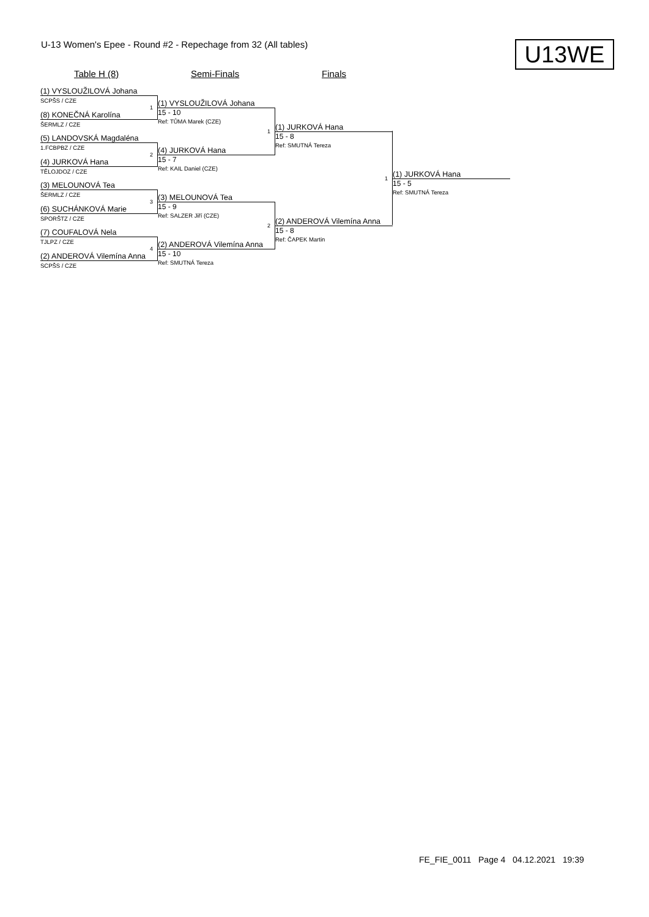U-13 Women's Epee - Round #2 - Repechage from 32 (All tables)
U13WE
Table H (8) Semi-Finals Finals
(1) VYSLOUŽILOVÁ Johana
SCPŠS / CZE
(8) KONEČNÁ Karolína
ŠERMLZ / CZE
(5) LANDOVSKÁ Magdaléna
1.FCBPBZ / CZE
(4) JURKOVÁ Hana
TĚLOJDOZ / CZE
(3) MELOUNOVÁ Tea
ŠERMLZ / CZE
(6) SUCHÁNKOVÁ Marie
SPORŠTZ / CZE
(7) COUFALOVÁ Nela
TJLPZ / CZE
(2) ANDEROVÁ Vilemína Anna
SCPŠS / CZE
1
2
3
4
(1) VYSLOUŽILOVÁ Johana
15 - 10
Ref: TŮMA Marek (CZE)
(4) JURKOVÁ Hana
15 - 7
Ref: KAIL Daniel (CZE)
(3) MELOUNOVÁ Tea
15 - 9
Ref: SALZER Jiří (CZE)
(2) ANDEROVÁ Vilemína Anna
15 - 10
Ref: SMUTNÁ Tereza
1
2
(1) JURKOVÁ Hana
15 - 8
Ref: SMUTNÁ Tereza
(2) ANDEROVÁ Vilemína Anna
15 - 8
Ref: ČAPEK Martin
1
(1) JURKOVÁ Hana
15 - 5
Ref: SMUTNÁ Tereza
FE_FIE_0011 Page 4 04.12.2021 19:39